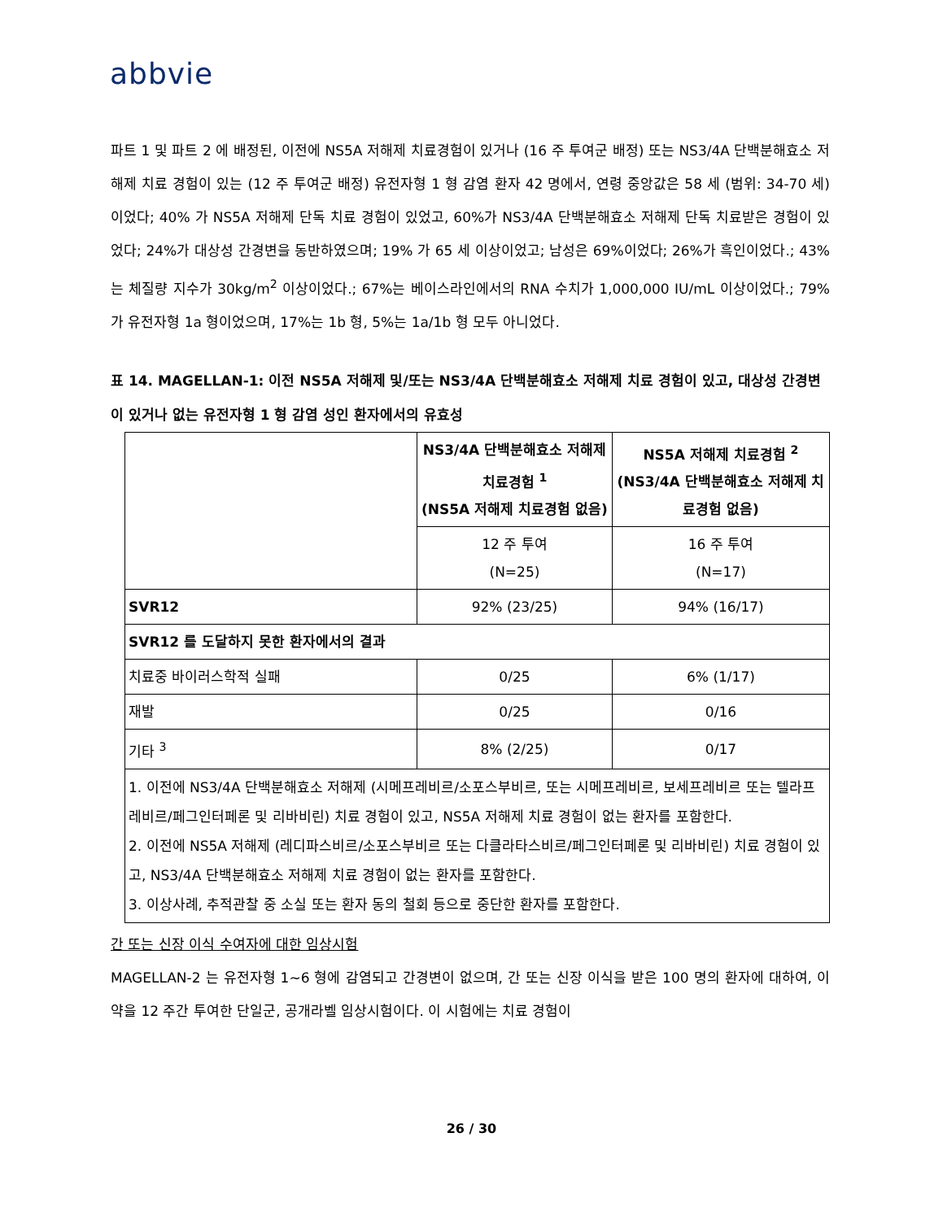abbvie
파트 1 및 파트 2 에 배정된, 이전에 NS5A 저해제 치료경험이 있거나 (16 주 투여군 배정) 또는 NS3/4A 단백분해효소 저해제 치료 경험이 있는 (12 주 투여군 배정) 유전자형 1 형 감염 환자 42 명에서, 연령 중앙값은 58 세 (범위: 34-70 세)이었다; 40% 가 NS5A 저해제 단독 치료 경험이 있었고, 60%가 NS3/4A 단백분해효소 저해제 단독 치료받은 경험이 있었다; 24%가 대상성 간경변을 동반하였으며; 19% 가 65 세 이상이었고; 남성은 69%이었다; 26%가 흑인이었다.; 43%는 체질량 지수가 30kg/m<sup>2</sup> 이상이었다.; 67%는 베이스라인에서의 RNA 수치가 1,000,000 IU/mL 이상이었다.; 79%가 유전자형 1a 형이었으며, 17%는 1b 형, 5%는 1a/1b 형 모두 아니었다.
표 14. MAGELLAN-1: 이전 NS5A 저해제 및/또는 NS3/4A 단백분해효소 저해제 치료 경험이 있고, 대상성 간경변이 있거나 없는 유전자형 1 형 감염 성인 환자에서의 유효성
| | NS3/4A 단백분해효소 저해제 치료경험 <sup>1</sup> (NS5A 저해제 치료경험 없음) | NS5A 저해제 치료경험 <sup>2</sup> (NS3/4A 단백분해효소 저해제 치료경험 없음) |
| | 12 주 투여 (N=25) | 16 주 투여 (N=17) |
| SVR12 | 92% (23/25) | 94% (16/17) |
| SVR12 를 도달하지 못한 환자에서의 결과 | | |
| 치료중 바이러스학적 실패 | 0/25 | 6% (1/17) |
| 재발 | 0/25 | 0/16 |
| 기타 <sup>3</sup> | 8% (2/25) | 0/17 |
| 1. 이전에 NS3/4A 단백분해효소 저해제 (시메프레비르/소포스부비르, 또는 시메프레비르, 보세프레비르 또는 텔라프레비르/페그인터페론 및 리바비린) 치료 경험이 있고, NS5A 저해제 치료 경험이 없는 환자를 포함한다. 2. 이전에 NS5A 저해제 (레디파스비르/소포스부비르 또는 다클라타스비르/페그인터페론 및 리바비린) 치료 경험이 있고, NS3/4A 단백분해효소 저해제 치료 경험이 없는 환자를 포함한다. 3. 이상사례, 추적관찰 중 소실 또는 환자 동의 철회 등으로 중단한 환자를 포함한다. | | |
간 또는 신장 이식 수여자에 대한 임상시험
MAGELLAN-2 는 유전자형 1~6 형에 감염되고 간경변이 없으며, 간 또는 신장 이식을 받은 100 명의 환자에 대하여, 이 약을 12 주간 투여한 단일군, 공개라벨 임상시험이다. 이 시험에는 치료 경험이
26 / 30